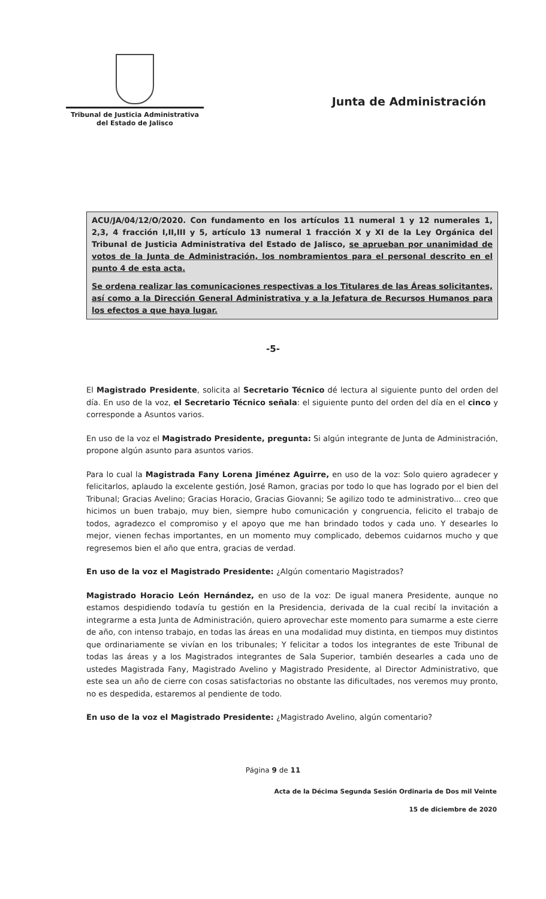Tribunal de Justicia Administrativa
del Estado de Jalisco
Junta de Administración
ACU/JA/04/12/O/2020. Con fundamento en los artículos 11 numeral 1 y 12 numerales 1, 2,3, 4 fracción I,II,III y 5, artículo 13 numeral 1 fracción X y XI de la Ley Orgánica del Tribunal de Justicia Administrativa del Estado de Jalisco, se aprueban por unanimidad de votos de la Junta de Administración, los nombramientos para el personal descrito en el punto 4 de esta acta.
Se ordena realizar las comunicaciones respectivas a los Titulares de las Áreas solicitantes, así como a la Dirección General Administrativa y a la Jefatura de Recursos Humanos para los efectos a que haya lugar.
-5-
El Magistrado Presidente, solicita al Secretario Técnico dé lectura al siguiente punto del orden del día. En uso de la voz, el Secretario Técnico señala: el siguiente punto del orden del día en el cinco y corresponde a Asuntos varios.
En uso de la voz el Magistrado Presidente, pregunta: Si algún integrante de Junta de Administración, propone algún asunto para asuntos varios.
Para lo cual la Magistrada Fany Lorena Jiménez Aguirre, en uso de la voz: Solo quiero agradecer y felicitarlos, aplaudo la excelente gestión, José Ramon, gracias por todo lo que has logrado por el bien del Tribunal; Gracias Avelino; Gracias Horacio, Gracias Giovanni; Se agilizo todo te administrativo... creo que hicimos un buen trabajo, muy bien, siempre hubo comunicación y congruencia, felicito el trabajo de todos, agradezco el compromiso y el apoyo que me han brindado todos y cada uno. Y desearles lo mejor, vienen fechas importantes, en un momento muy complicado, debemos cuidarnos mucho y que regresemos bien el año que entra, gracias de verdad.
En uso de la voz el Magistrado Presidente: ¿Algún comentario Magistrados?
Magistrado Horacio León Hernández, en uso de la voz: De igual manera Presidente, aunque no estamos despidiendo todavía tu gestión en la Presidencia, derivada de la cual recibí la invitación a integrarme a esta Junta de Administración, quiero aprovechar este momento para sumarme a este cierre de año, con intenso trabajo, en todas las áreas en una modalidad muy distinta, en tiempos muy distintos que ordinariamente se vivían en los tribunales; Y felicitar a todos los integrantes de este Tribunal de todas las áreas y a los Magistrados integrantes de Sala Superior, también desearles a cada uno de ustedes Magistrada Fany, Magistrado Avelino y Magistrado Presidente, al Director Administrativo, que este sea un año de cierre con cosas satisfactorias no obstante las dificultades, nos veremos muy pronto, no es despedida, estaremos al pendiente de todo.
En uso de la voz el Magistrado Presidente: ¿Magistrado Avelino, algún comentario?
Página 9 de 11
Acta de la Décima Segunda Sesión Ordinaria de Dos mil Veinte
15 de diciembre de 2020